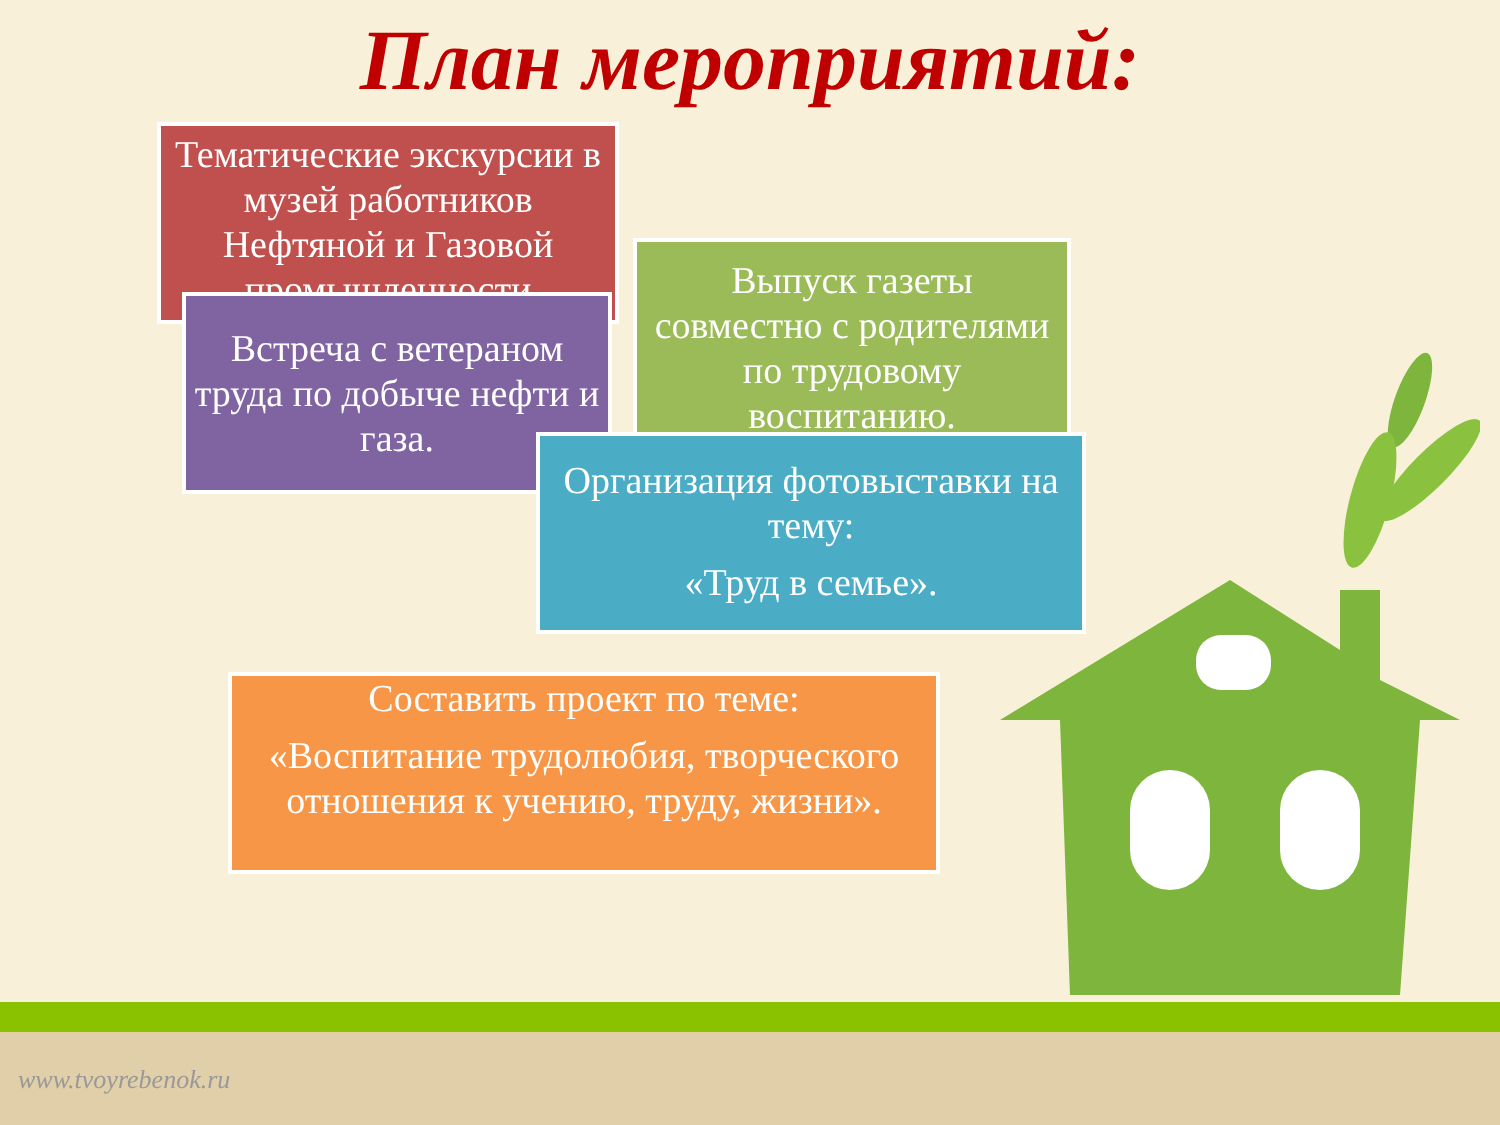План мероприятий:
Тематические экскурсии в музей работников Нефтяной и Газовой промышленности
Выпуск газеты совместно с родителями по трудовому воспитанию.
Встреча с ветераном труда по добыче нефти и газа.
Организация фотовыставки на тему:
«Труд в семье».
Составить проект по теме:
«Воспитание трудолюбия, творческого отношения к учению, труду, жизни».
www.tvoyrebenok.ru